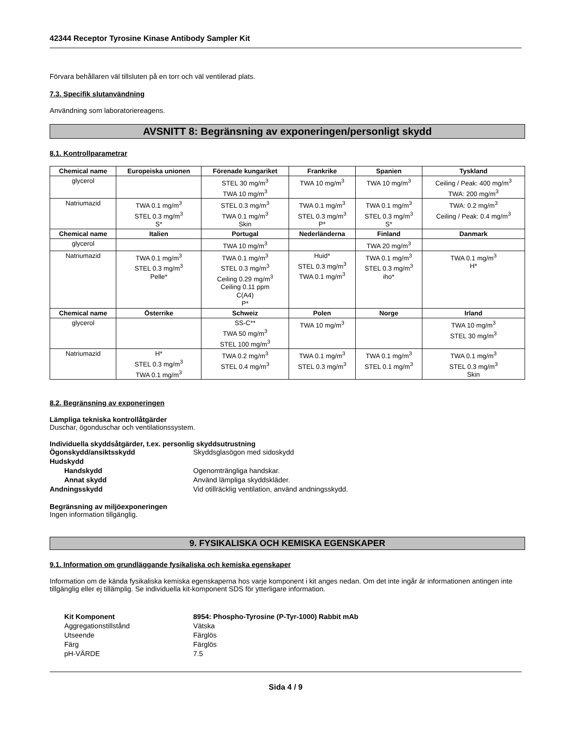42344 Receptor Tyrosine Kinase Antibody Sampler Kit
Förvara behållaren väl tillsluten på en torr och väl ventilerad plats.
7.3. Specifik slutanvändning
Användning som laboratoriereagens.
AVSNITT 8: Begränsning av exponeringen/personligt skydd
8.1. Kontrollparametrar
| Chemical name | Europeiska unionen | Förenade kungariket | Frankrike | Spanien | Tyskland |
| --- | --- | --- | --- | --- | --- |
| glycerol | | STEL 30 mg/m<sup>3</sup> TWA 10 mg/m<sup>3</sup> | TWA 10 mg/m<sup>3</sup> | TWA 10 mg/m<sup>3</sup> | Ceiling / Peak: 400 mg/m<sup>3</sup> TWA: 200 mg/m<sup>3</sup> |
| Natriumazid | TWA 0.1 mg/m<sup>3</sup> STEL 0.3 mg/m<sup>3</sup> S* | STEL 0.3 mg/m<sup>3</sup> TWA 0.1 mg/m<sup>3</sup> Skin | TWA 0.1 mg/m<sup>3</sup> STEL 0.3 mg/m<sup>3</sup> P* | TWA 0.1 mg/m<sup>3</sup> STEL 0.3 mg/m<sup>3</sup> S* | TWA: 0.2 mg/m<sup>3</sup> Ceiling / Peak: 0.4 mg/m<sup>3</sup> |
| Chemical name | Italien | Portugal | Nederländerna | Finland | Danmark |
| glycerol | | TWA 10 mg/m<sup>3</sup> | | TWA 20 mg/m<sup>3</sup> | |
| Natriumazid | TWA 0.1 mg/m<sup>3</sup> STEL 0.3 mg/m<sup>3</sup> Pelle* | TWA 0.1 mg/m<sup>3</sup> STEL 0.3 mg/m<sup>3</sup> Ceiling 0.29 mg/m<sup>3</sup> Ceiling 0.11 ppm C(A4) P* | Huid* STEL 0.3 mg/m<sup>3</sup> TWA 0.1 mg/m<sup>3</sup> | TWA 0.1 mg/m<sup>3</sup> STEL 0.3 mg/m<sup>3</sup> iho* | TWA 0.1 mg/m<sup>3</sup> H* |
| Chemical name | Österrike | Schweiz | Polen | Norge | Irland |
| glycerol | | SS-C** TWA 50 mg/m<sup>3</sup> STEL 100 mg/m<sup>3</sup> | TWA 10 mg/m<sup>3</sup> | | TWA 10 mg/m<sup>3</sup> STEL 30 mg/m<sup>3</sup> |
| Natriumazid | H* STEL 0.3 mg/m<sup>3</sup> TWA 0.1 mg/m<sup>3</sup> | TWA 0.2 mg/m<sup>3</sup> STEL 0.4 mg/m<sup>3</sup> | TWA 0.1 mg/m<sup>3</sup> STEL 0.3 mg/m<sup>3</sup> | TWA 0.1 mg/m<sup>3</sup> STEL 0.1 mg/m<sup>3</sup> | TWA 0.1 mg/m<sup>3</sup> STEL 0.3 mg/m<sup>3</sup> Skin |
8.2. Begränsning av exponeringen
Lämpliga tekniska kontrollåtgärder
Duschar, ögonduschar och ventilationssystem.
Individuella skyddsåtgärder, t.ex. personlig skyddsutrustning
Ögonskydd/ansiktsskydd Skyddsglasögon med sidoskydd
Hudskydd
Handskydd Ogenomträngliga handskar.
Annat skydd Använd lämpliga skyddskläder.
Andningsskydd Vid otillräcklig ventilation, använd andningsskydd.
Begränsning av miljöexponeringen
Ingen information tillgänglig.
9. FYSIKALISKA OCH KEMISKA EGENSKAPER
9.1. Information om grundläggande fysikaliska och kemiska egenskaper
Information om de kända fysikaliska kemiska egenskaperna hos varje komponent i kit anges nedan. Om det inte ingår är informationen antingen inte tillgänglig eller ej tillämplig. Se individuella kit-komponent SDS för ytterligare information.
Kit Komponent 8954: Phospho-Tyrosine (P-Tyr-1000) Rabbit mAb
Aggregationstillstånd Vätska
Utseende Färglös
Färg Färglös
pH-VÄRDE 7.5
Sida 4 / 9